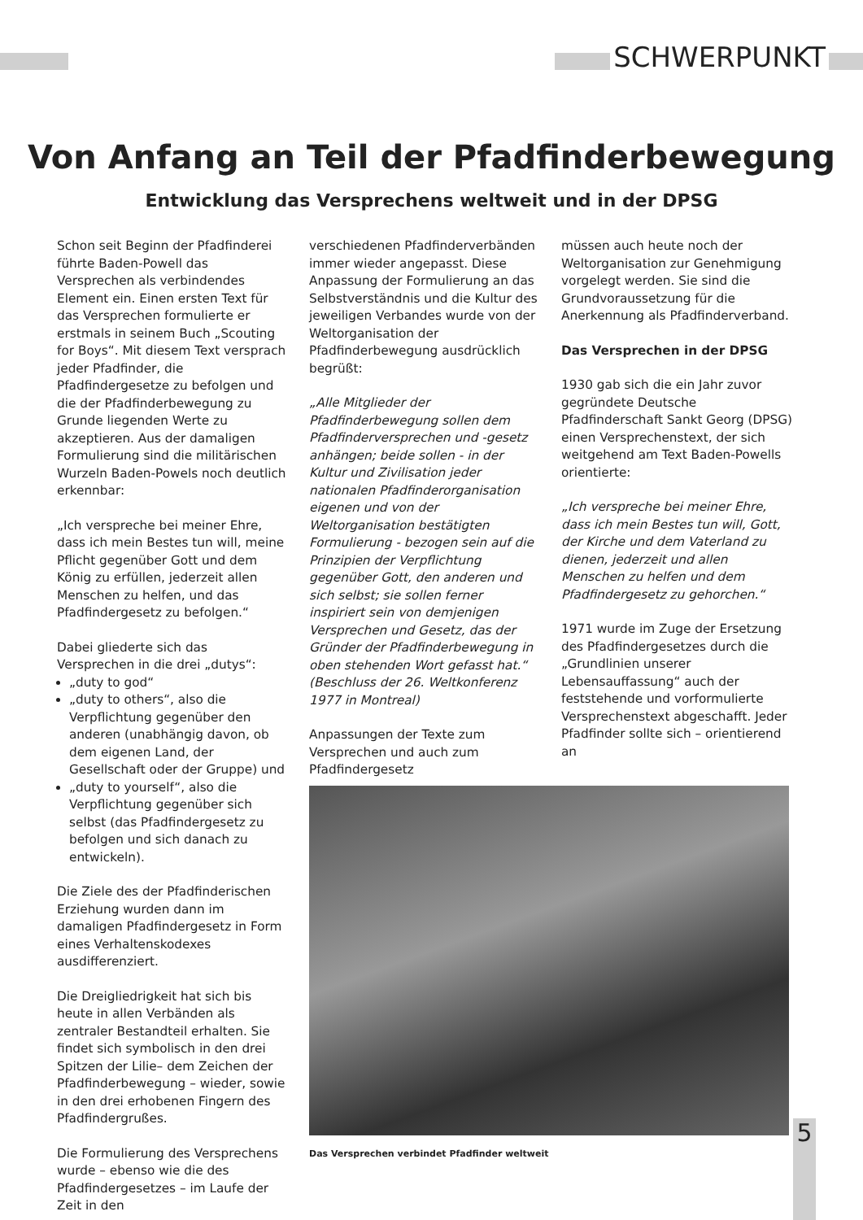SCHWERPUNKT
Von Anfang an Teil der Pfadfinderbewegung
Entwicklung das Versprechens weltweit und in der DPSG
Schon seit Beginn der Pfadfinderei führte Baden-Powell das Versprechen als verbindendes Element ein. Einen ersten Text für das Versprechen formulierte er erstmals in seinem Buch „Scouting for Boys“. Mit diesem Text versprach jeder Pfadfinder, die Pfadfindergesetze zu befolgen und die der Pfadfinderbewegung zu Grunde liegenden Werte zu akzeptieren. Aus der damaligen Formulierung sind die militärischen Wurzeln Baden-Powels noch deutlich erkennbar:
„Ich verspreche bei meiner Ehre, dass ich mein Bestes tun will, meine Pflicht gegenüber Gott und dem König zu erfüllen, jederzeit allen Menschen zu helfen, und das Pfadfindergesetz zu befolgen.“
Dabei gliederte sich das Versprechen in die drei „dutys“:
„duty to god“
„duty to others“, also die Verpflichtung gegenüber den anderen (unabhängig davon, ob dem eigenen Land, der Gesellschaft oder der Gruppe) und
„duty to yourself“, also die Verpflichtung gegenüber sich selbst (das Pfadfindergesetz zu befolgen und sich danach zu entwickeln).
Die Ziele des der Pfadfinderischen Erziehung wurden dann im damaligen Pfadfindergesetz in Form eines Verhaltenskodexes ausdifferenziert.
Die Dreigliedrigkeit hat sich bis heute in allen Verbänden als zentraler Bestandteil erhalten. Sie findet sich symbolisch in den drei Spitzen der Lilie– dem Zeichen der Pfadfinderbewegung – wieder, sowie in den drei erhobenen Fingern des Pfadfindergrußes.
Die Formulierung des Versprechens wurde – ebenso wie die des Pfadfindergesetzes – im Laufe der Zeit in den
verschiedenen Pfadfinderverbänden immer wieder angepasst. Diese Anpassung der Formulierung an das Selbstverständnis und die Kultur des jeweiligen Verbandes wurde von der Weltorganisation der Pfadfinderbewegung ausdrücklich begrüßt:
„Alle Mitglieder der Pfadfinderbewegung sollen dem Pfadfinderversprechen und -gesetz anhängen; beide sollen - in der Kultur und Zivilisation jeder nationalen Pfadfinderorganisation eigenen und von der Weltorganisation bestätigten Formulierung - bezogen sein auf die Prinzipien der Verpflichtung gegenüber Gott, den anderen und sich selbst; sie sollen ferner inspiriert sein von demjenigen Versprechen und Gesetz, das der Gründer der Pfadfinderbewegung in oben stehenden Wort gefasst hat.“ (Beschluss der 26. Weltkonferenz 1977 in Montreal)
Anpassungen der Texte zum Versprechen und auch zum Pfadfindergesetz
müssen auch heute noch der Weltorganisation zur Genehmigung vorgelegt werden. Sie sind die Grundvoraussetzung für die Anerkennung als Pfadfinderverband.
Das Versprechen in der DPSG
1930 gab sich die ein Jahr zuvor gegründete Deutsche Pfadfinderschaft Sankt Georg (DPSG) einen Versprechenstext, der sich weitgehend am Text Baden-Powells orientierte:
„Ich verspreche bei meiner Ehre, dass ich mein Bestes tun will, Gott, der Kirche und dem Vaterland zu dienen, jederzeit und allen Menschen zu helfen und dem Pfadfindergesetz zu gehorchen.“
1971 wurde im Zuge der Ersetzung des Pfadfindergesetzes durch die „Grundlinien unserer Lebensauffassung“ auch der feststehende und vorformulierte Versprechenstext abgeschafft. Jeder Pfadfinder sollte sich – orientierend an
Das Versprechen verbindet Pfadfinder weltweit
5